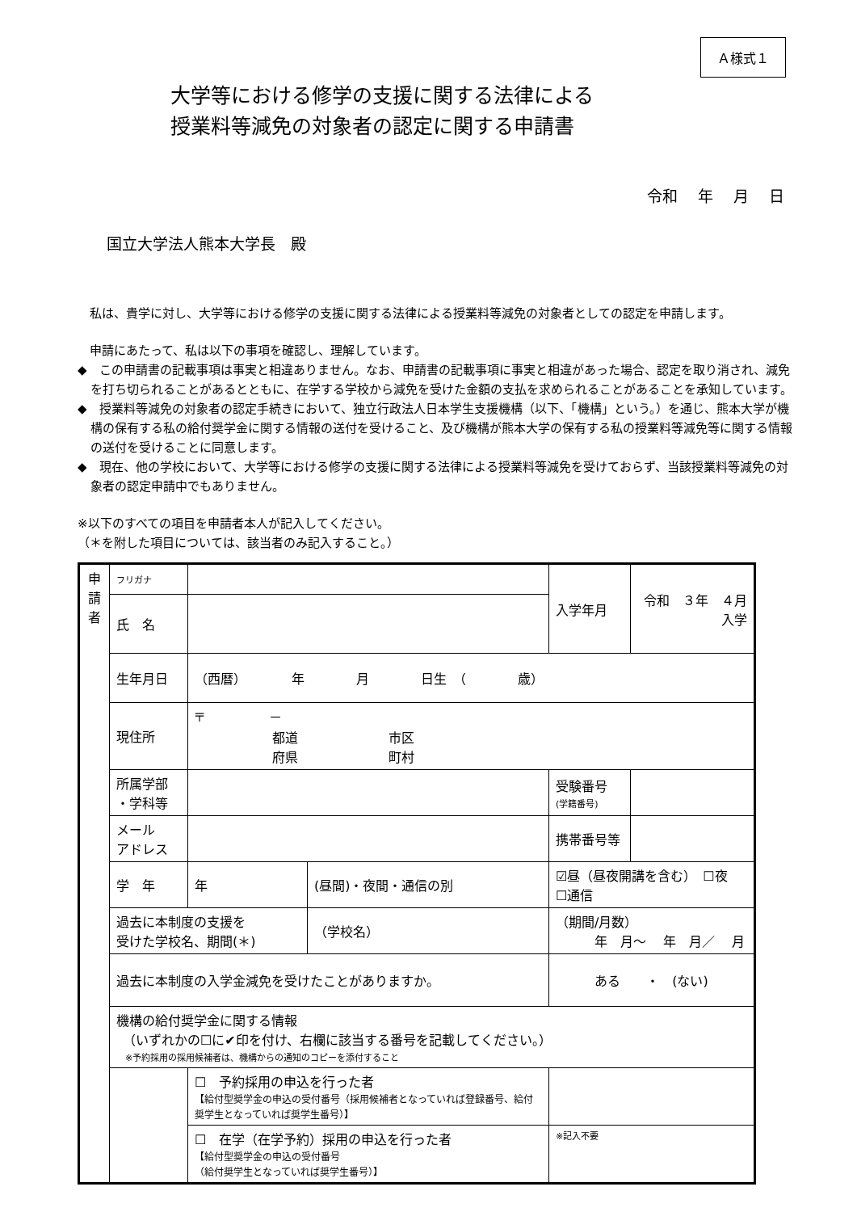Ａ様式１
大学等における修学の支援に関する法律による
授業料等減免の対象者の認定に関する申請書
令和　 年　 月　 日
国立大学法人熊本大学長　殿
　私は、貴学に対し、大学等における修学の支援に関する法律による授業料等減免の対象者としての認定を申請します。
　申請にあたって、私は以下の事項を確認し、理解しています。
◆　この申請書の記載事項は事実と相違ありません。なお、申請書の記載事項に事実と相違があった場合、認定を取り消され、減免を打ち切られることがあるとともに、在学する学校から減免を受けた金額の支払を求められることがあることを承知しています。
◆　授業料等減免の対象者の認定手続きにおいて、独立行政法人日本学生支援機構（以下、「機構」という。）を通じ、熊本大学が機構の保有する私の給付奨学金に関する情報の送付を受けること、及び機構が熊本大学の保有する私の授業料等減免等に関する情報の送付を受けることに同意します。
◆　現在、他の学校において、大学等における修学の支援に関する法律による授業料等減免を受けておらず、当該授業料等減免の対象者の認定申請中でもありません。
※以下のすべての項目を申請者本人が記入してください。
（＊を附した項目については、該当者のみ記入すること。）
| 申 請 者 | フリガナ | | | 入学年月 | 令和 ３年 ４月入学 |
| | 氏 名 | | | | |
| | 生年月日 | （西暦） 年 月 日生 （ 歳） | | | |
| | 現住所 | 〒 － 都道 市区 府県 町村 | | | |
| | 所属学部 ・学科等 | | | 受験番号 (学籍番号) | |
| | メール アドレス | | | 携帯番号等 | |
| | 学 年 | 年 | (昼間)・夜間・通信の別 | ☑昼（昼夜開講を含む） ☐夜 ☐通信 | |
| | 過去に本制度の支援を 受けた学校名、期間(＊) | | （学校名） | （期間/月数） 年 月～ 年 月／ 月 | |
| | 過去に本制度の入学金減免を受けたことがありますか。 | | | ある ・ (ない) | |
| | 機構の給付奨学金に関する情報 （いずれかの☐に✔印を付け、右欄に該当する番号を記載してください。） ※予約採用の採用候補者は、機構からの通知のコピーを添付すること | | | | |
| | | ☐ 予約採用の申込を行った者 【給付型奨学金の申込の受付番号（採用候補者となっていれば登録番号、給付奨学生となっていれば奨学生番号）】 | | | |
| | | ☐ 在学（在学予約）採用の申込を行った者 【給付型奨学金の申込の受付番号 （給付奨学生となっていれば奨学生番号）】 | | ※記入不要 | |